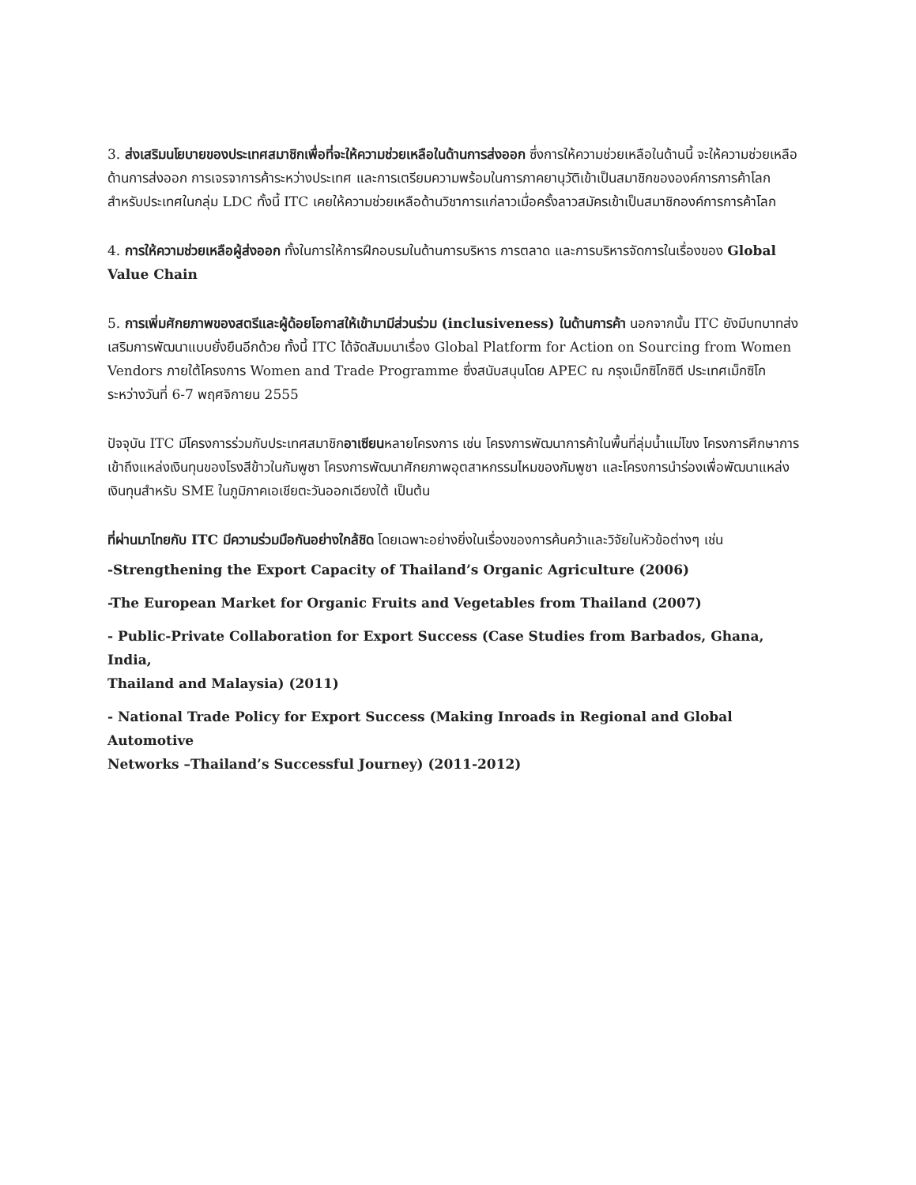3. ส่งเสริมนโยบายของประเทศสมาชิกเพื่อที่จะให้ความช่วยเหลือในด้านการส่งออก ซึ่งการให้ความช่วยเหลือในด้านนี้ จะให้ความช่วยเหลือด้านการส่งออก การเจรจาการค้าระหว่างประเทศ และการเตรียมความพร้อมในการภาคยานุวัติเข้าเป็นสมาชิกขององค์การการค้าโลกสำหรับประเทศในกลุ่ม LDC ทั้งนี้ ITC เคยให้ความช่วยเหลือด้านวิชาการแก่ลาวเมื่อครั้งลาวสมัครเข้าเป็นสมาชิกองค์การการค้าโลก
4. การให้ความช่วยเหลือผู้ส่งออก ทั้งในการให้การฝึกอบรมในด้านการบริหาร การตลาด และการบริหารจัดการในเรื่องของ Global Value Chain
5. การเพิ่มศักยภาพของสตรีและผู้ด้อยโอกาสให้เข้ามามีส่วนร่วม (inclusiveness) ในด้านการค้า นอกจากนั้น ITC ยังมีบทบาทส่งเสริมการพัฒนาแบบยั่งยืนอีกด้วย ทั้งนี้ ITC ได้จัดสัมมนาเรื่อง Global Platform for Action on Sourcing from Women Vendors ภายใต้โครงการ Women and Trade Programme ซึ่งสนับสนุนโดย APEC ณ กรุงเม็กซิโกซิตี ประเทศเม็กซิโก ระหว่างวันที่ 6-7 พฤศจิกายน 2555
ปัจจุบัน ITC มีโครงการร่วมกับประเทศสมาชิกอาเซียนหลายโครงการ เช่น โครงการพัฒนาการค้าในพื้นที่ลุ่มน้ำแม่โขง โครงการศึกษาการเข้าถึงแหล่งเงินทุนของโรงสีข้าวในกัมพูชา โครงการพัฒนาศักยภาพอุตสาหกรรมไหมของกัมพูชา และโครงการนำร่องเพื่อพัฒนาแหล่งเงินทุนสำหรับ SME ในภูมิภาคเอเชียตะวันออกเฉียงใต้ เป็นต้น
ที่ผ่านมาไทยกับ ITC มีความร่วมมือกันอย่างใกล้ชิด โดยเฉพาะอย่างยิ่งในเรื่องของการค้นคว้าและวิจัยในหัวข้อต่างๆ เช่น
-Strengthening the Export Capacity of Thailand’s Organic Agriculture (2006)
-The European Market for Organic Fruits and Vegetables from Thailand (2007)
- Public-Private Collaboration for Export Success (Case Studies from Barbados, Ghana, India,
Thailand and Malaysia) (2011)
- National Trade Policy for Export Success (Making Inroads in Regional and Global Automotive
Networks –Thailand’s Successful Journey) (2011-2012)